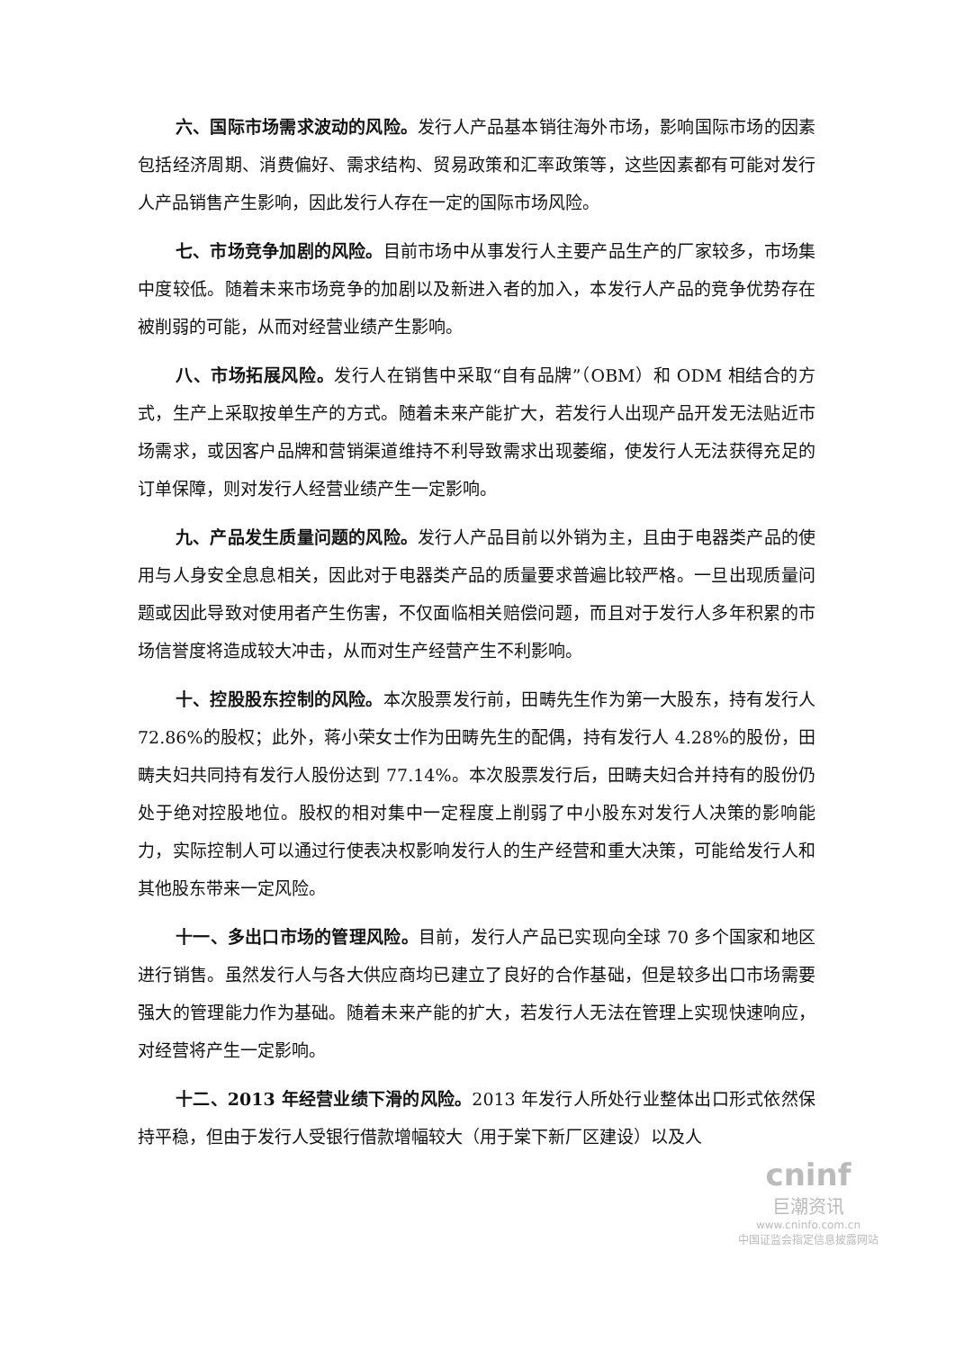六、国际市场需求波动的风险。发行人产品基本销往海外市场，影响国际市场的因素包括经济周期、消费偏好、需求结构、贸易政策和汇率政策等，这些因素都有可能对发行人产品销售产生影响，因此发行人存在一定的国际市场风险。
七、市场竞争加剧的风险。目前市场中从事发行人主要产品生产的厂家较多，市场集中度较低。随着未来市场竞争的加剧以及新进入者的加入，本发行人产品的竞争优势存在被削弱的可能，从而对经营业绩产生影响。
八、市场拓展风险。发行人在销售中采取“自有品牌”（OBM）和 ODM 相结合的方式，生产上采取按单生产的方式。随着未来产能扩大，若发行人出现产品开发无法贴近市场需求，或因客户品牌和营销渠道维持不利导致需求出现萎缩，使发行人无法获得充足的订单保障，则对发行人经营业绩产生一定影响。
九、产品发生质量问题的风险。发行人产品目前以外销为主，且由于电器类产品的使用与人身安全息息相关，因此对于电器类产品的质量要求普遍比较严格。一旦出现质量问题或因此导致对使用者产生伤害，不仅面临相关赔偿问题，而且对于发行人多年积累的市场信誉度将造成较大冲击，从而对生产经营产生不利影响。
十、控股股东控制的风险。本次股票发行前，田畴先生作为第一大股东，持有发行人 72.86%的股权；此外，蒋小荣女士作为田畴先生的配偶，持有发行人 4.28%的股份，田畴夫妇共同持有发行人股份达到 77.14%。本次股票发行后，田畴夫妇合并持有的股份仍处于绝对控股地位。股权的相对集中一定程度上削弱了中小股东对发行人决策的影响能力，实际控制人可以通过行使表决权影响发行人的生产经营和重大决策，可能给发行人和其他股东带来一定风险。
十一、多出口市场的管理风险。目前，发行人产品已实现向全球 70 多个国家和地区进行销售。虽然发行人与各大供应商均已建立了良好的合作基础，但是较多出口市场需要强大的管理能力作为基础。随着未来产能的扩大，若发行人无法在管理上实现快速响应，对经营将产生一定影响。
十二、2013 年经营业绩下滑的风险。2013 年发行人所处行业整体出口形式依然保持平稳，但由于发行人受银行借款增幅较大（用于棠下新厂区建设）以及人
cninf
巨潮资讯
www.cninfo.com.cn
中国证监会指定信息披露网站